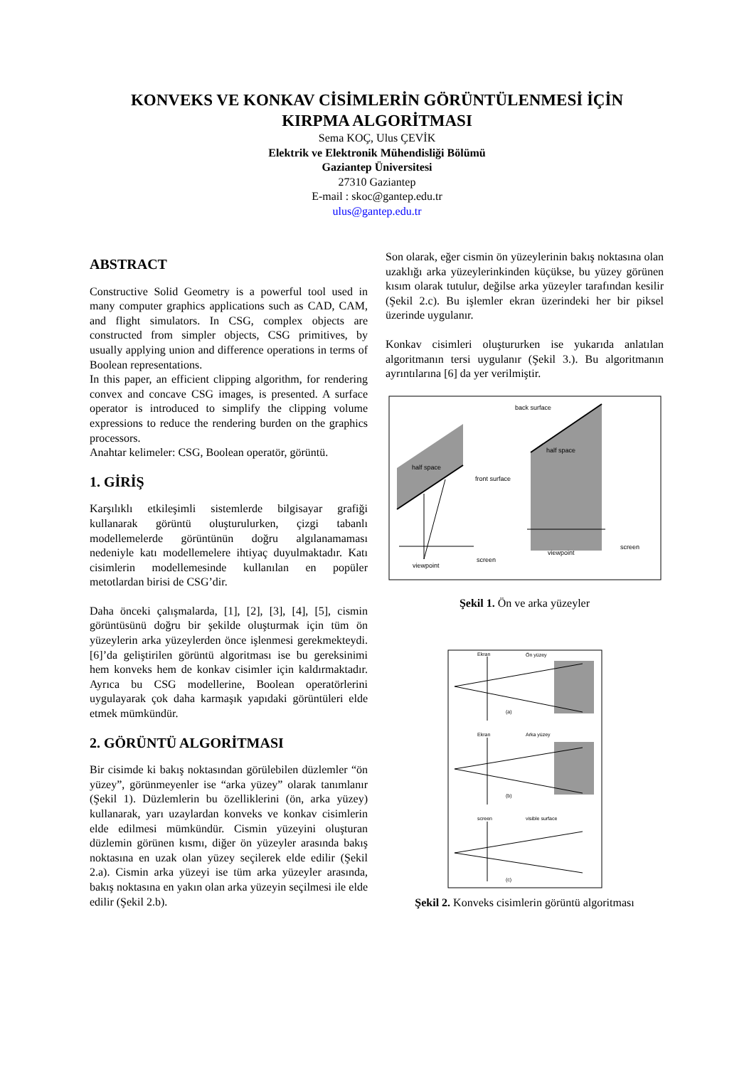KONVEKS VE KONKAV CİSİMLERİN GÖRÜNTÜLENMESİ İÇİN
KIRPMA ALGORİTMASI
Sema KOÇ, Ulus ÇEVİK
Elektrik ve Elektronik Mühendisliği Bölümü
Gaziantep Üniversitesi
27310 Gaziantep
E-mail : skoc@gantep.edu.tr
ulus@gantep.edu.tr
ABSTRACT
Constructive Solid Geometry is a powerful tool used in many computer graphics applications such as CAD, CAM, and flight simulators. In CSG, complex objects are constructed from simpler objects, CSG primitives, by usually applying union and difference operations in terms of Boolean representations.
In this paper, an efficient clipping algorithm, for rendering convex and concave CSG images, is presented. A surface operator is introduced to simplify the clipping volume expressions to reduce the rendering burden on the graphics processors.
Anahtar kelimeler: CSG, Boolean operatör, görüntü.
1. GİRİŞ
Karşılıklı etkileşimli sistemlerde bilgisayar grafiği kullanarak görüntü oluşturulurken, çizgi tabanlı modellemelerde görüntünün doğru algılanamaması nedeniyle katı modellemelere ihtiyaç duyulmaktadır. Katı cisimlerin modellemesinde kullanılan en popüler metotlardan birisi de CSG’dir.
Daha önceki çalışmalarda, [1], [2], [3], [4], [5], cismin görüntüsünü doğru bir şekilde oluşturmak için tüm ön yüzeylerin arka yüzeylerden önce işlenmesi gerekmekteydi. [6]’da geliştirilen görüntü algoritması ise bu gereksinimi hem konveks hem de konkav cisimler için kaldırmaktadır. Ayrıca bu CSG modellerine, Boolean operatörlerini uygulayarak çok daha karmaşık yapıdaki görüntüleri elde etmek mümkündür.
2. GÖRÜNTÜ ALGORİTMASI
Bir cisimde ki bakış noktasından görülebilen düzlemler “ön yüzey”, görünmeyenler ise “arka yüzey” olarak tanımlanır (Şekil 1). Düzlemlerin bu özelliklerini (ön, arka yüzey) kullanarak, yarı uzaylardan konveks ve konkav cisimlerin elde edilmesi mümkündür. Cismin yüzeyini oluşturan düzlemin görünen kısmı, diğer ön yüzeyler arasında bakış noktasına en uzak olan yüzey seçilerek elde edilir (Şekil 2.a). Cismin arka yüzeyi ise tüm arka yüzeyler arasında, bakış noktasına en yakın olan arka yüzeyin seçilmesi ile elde edilir (Şekil 2.b).
Son olarak, eğer cismin ön yüzeylerinin bakış noktasına olan uzaklığı arka yüzeylerinkinden küçükse, bu yüzey görünen kısım olarak tutulur, değilse arka yüzeyler tarafından kesilir (Şekil 2.c). Bu işlemler ekran üzerindeki her bir piksel üzerinde uygulanır.
Konkav cisimleri oluştururken ise yukarıda anlatılan algoritmanın tersi uygulanır (Şekil 3.). Bu algoritmanın ayrıntılarına [6] da yer verilmiştir.
half space
half space
back surface
front surface
viewpoint
screen
viewpoint
screen
Şekil 1. Ön ve arka yüzeyler
Ekran
Ön yüzey
(a)
Ekran
Arka yüzey
(b)
screen
visible surface
(c)
Şekil 2. Konveks cisimlerin görüntü algoritması